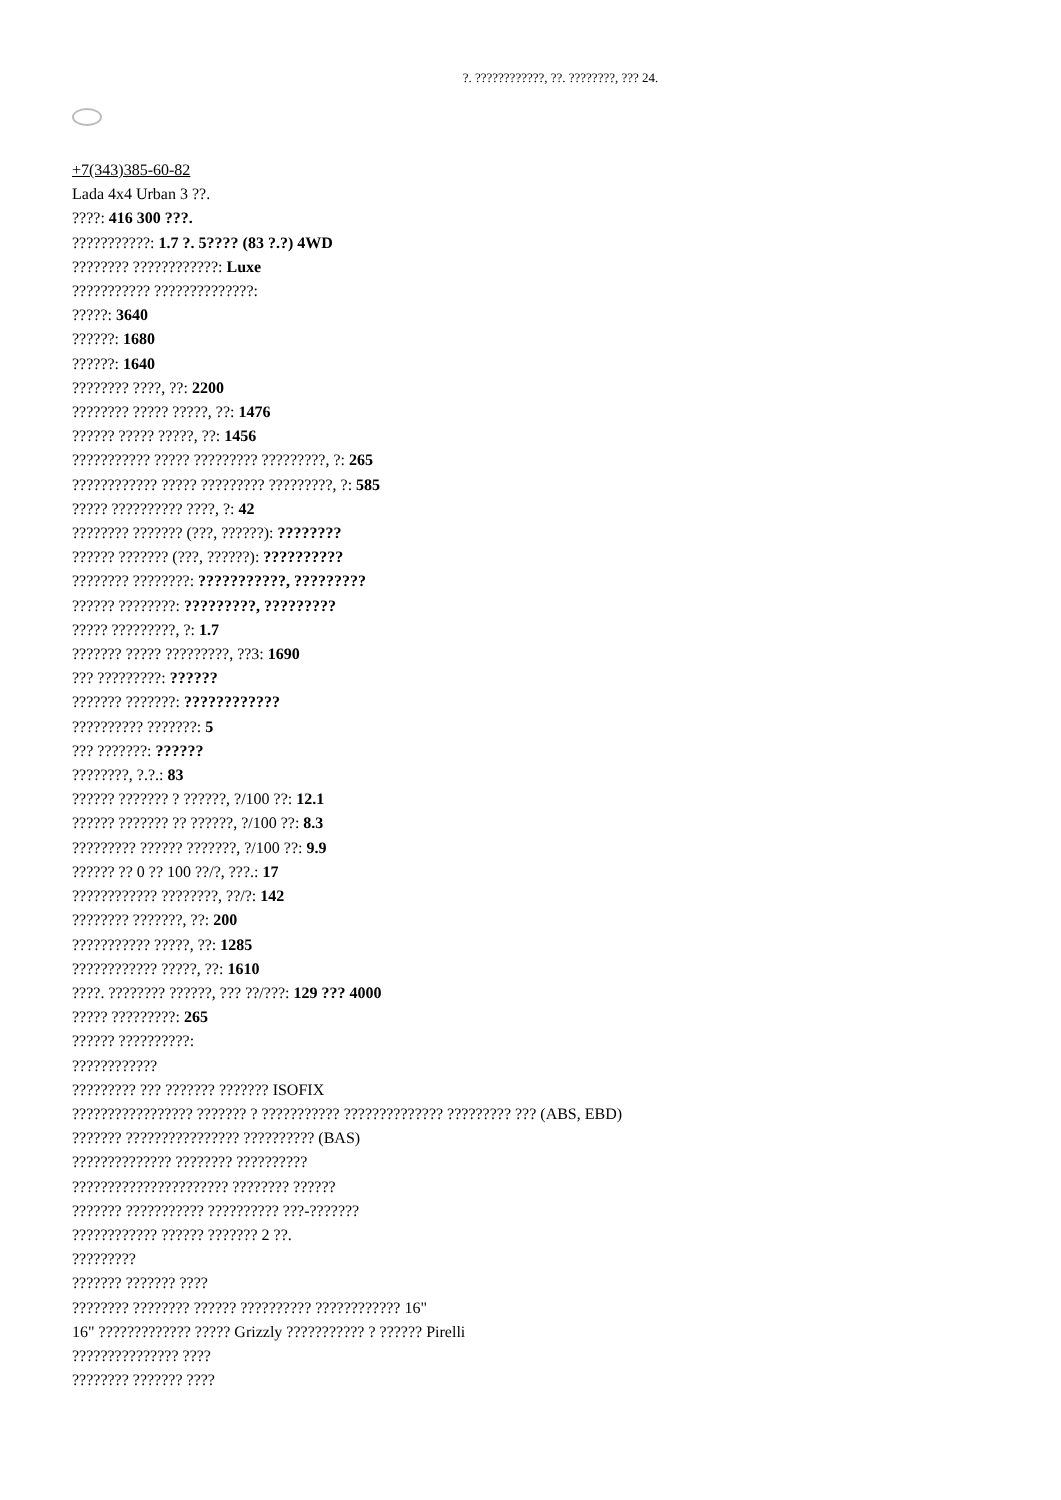?. ????????????, ??. ????????, ??? 24.
+7(343)385-60-82
Lada 4x4 Urban 3 ??.
????: 416 300 ???.
???????????: 1.7 ?. 5???? (83 ?.?) 4WD
???????? ????????????: Luxe
??????????? ??????????????:
?????: 3640
??????: 1680
??????: 1640
???????? ????, ??: 2200
???????? ????? ?????, ??: 1476
?????? ????? ?????, ??: 1456
??????????? ????? ????????? ?????????, ?: 265
???????????? ????? ????????? ?????????, ?: 585
????? ?????????? ????, ?: 42
???????? ??????? (???, ??????): ????????
?????? ??????? (???, ??????): ??????????
???????? ????????: ???????????, ?????????
?????? ????????: ?????????, ?????????
????? ?????????, ?: 1.7
??????? ????? ?????????, ??3: 1690
??? ?????????: ??????
??????? ???????: ????????????
?????????? ???????: 5
??? ???????: ??????
????????, ?.?.: 83
?????? ??????? ? ??????, ?/100 ??: 12.1
?????? ??????? ?? ??????, ?/100 ??: 8.3
????????? ?????? ???????, ?/100 ??: 9.9
?????? ?? 0 ?? 100 ??/?, ???.: 17
???????????? ????????, ??/?: 142
???????? ???????, ??: 200
??????????? ?????, ??: 1285
???????????? ?????, ??: 1610
????. ???????? ??????, ??? ??/???: 129 ??? 4000
????? ?????????: 265
?????? ??????????:
????????????
????????? ??? ??????? ??????? ISOFIX
????????????????? ??????? ? ??????????? ?????????????? ????????? ??? (ABS, EBD)
??????? ???????????????? ?????????? (BAS)
?????????????? ???????? ??????????
?????????????????????? ???????? ??????
??????? ??????????? ?????????? ???-???????
???????????? ?????? ??????? 2 ??.
?????????
??????? ??????? ????
???????? ???????? ?????? ?????????? ???????????? 16"
16" ????????????? ????? Grizzly ??????????? ? ?????? Pirelli
??????????????? ????
???????? ??????? ????